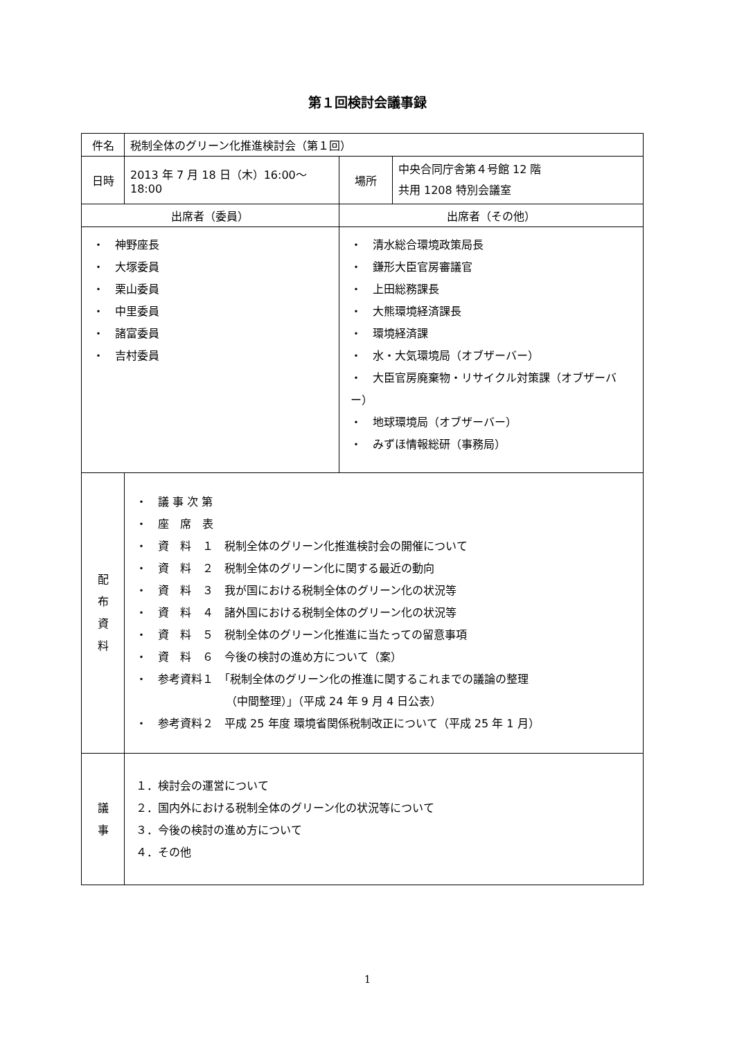第１回検討会議事録
| 件名 | 税制全体のグリーン化推進検討会（第１回） | | |
| 日時 | 2013 年 7 月 18 日（木）16:00～18:00 | 場所 | 中央合同庁舎第４号館 12 階 共用 1208 特別会議室 |
| 出席者（委員） | | 出席者（その他） | |
| ・ 神野座長 ・ 大塚委員 ・ 栗山委員 ・ 中里委員 ・ 諸富委員 ・ 吉村委員 | | ・ 清水総合環境政策局長 ・ 鎌形大臣官房審議官 ・ 上田総務課長 ・ 大熊環境経済課長 ・ 環境経済課 ・ 水・大気環境局（オブザーバー） ・ 大臣官房廃棄物・リサイクル対策課（オブザーバー） ・ 地球環境局（オブザーバー） ・ みずほ情報総研（事務局） | |
| 配 布 資 料 | ・ 議 事 次 第 ・ 座 席 表 ・ 資 料 １ 税制全体のグリーン化推進検討会の開催について ・ 資 料 ２ 税制全体のグリーン化に関する最近の動向 ・ 資 料 ３ 我が国における税制全体のグリーン化の状況等 ・ 資 料 ４ 諸外国における税制全体のグリーン化の状況等 ・ 資 料 ５ 税制全体のグリーン化推進に当たっての留意事項 ・ 資 料 ６ 今後の検討の進め方について（案） ・ 参考資料１ 「税制全体のグリーン化の推進に関するこれまでの議論の整理 （中間整理）」（平成 24 年 9 月 4 日公表） ・ 参考資料２ 平成 25 年度 環境省関係税制改正について（平成 25 年 1 月） | | |
| 議 事 | １．検討会の運営について ２．国内外における税制全体のグリーン化の状況等について ３．今後の検討の進め方について ４．その他 | | |
1